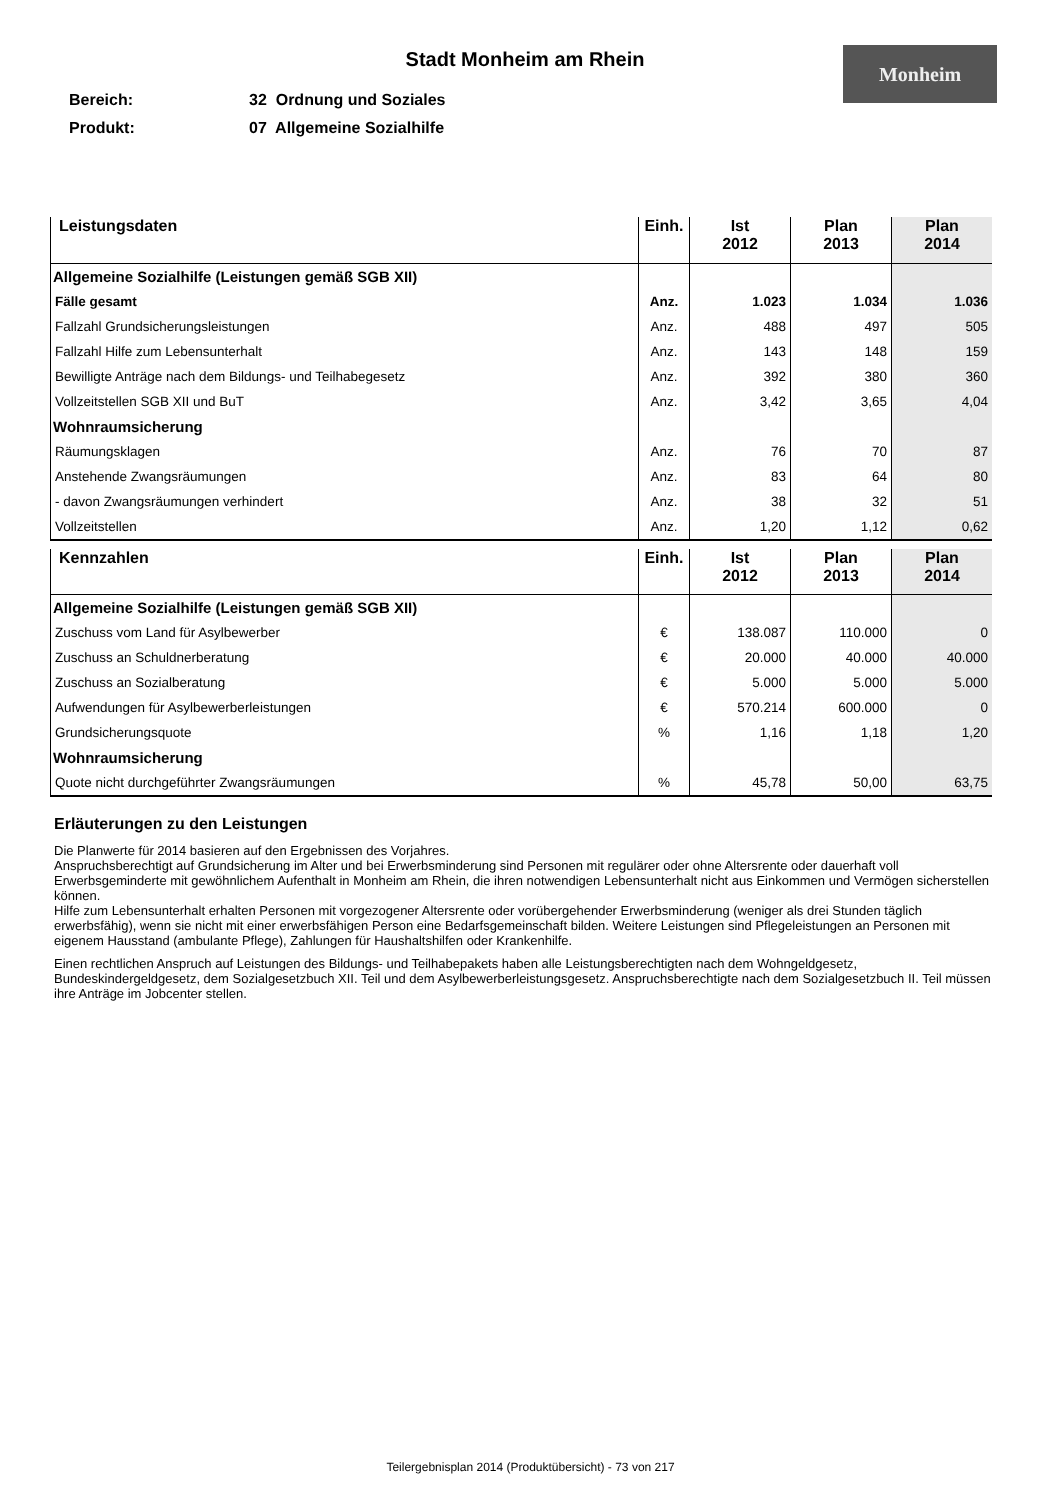Stadt Monheim am Rhein
Monheim
Bereich: 32 Ordnung und Soziales
Produkt: 07 Allgemeine Sozialhilfe
| Leistungsdaten | Einh. | Ist 2012 | Plan 2013 | Plan 2014 |
| --- | --- | --- | --- | --- |
| Allgemeine Sozialhilfe (Leistungen gemäß SGB XII) | | | | |
| Fälle gesamt | Anz. | 1.023 | 1.034 | 1.036 |
| Fallzahl Grundsicherungsleistungen | Anz. | 488 | 497 | 505 |
| Fallzahl Hilfe zum Lebensunterhalt | Anz. | 143 | 148 | 159 |
| Bewilligte Anträge nach dem Bildungs- und Teilhabegesetz | Anz. | 392 | 380 | 360 |
| Vollzeitstellen SGB XII und BuT | Anz. | 3,42 | 3,65 | 4,04 |
| Wohnraumsicherung | | | | |
| Räumungsklagen | Anz. | 76 | 70 | 87 |
| Anstehende Zwangsräumungen | Anz. | 83 | 64 | 80 |
| - davon Zwangsräumungen verhindert | Anz. | 38 | 32 | 51 |
| Vollzeitstellen | Anz. | 1,20 | 1,12 | 0,62 |
| Kennzahlen | Einh. | Ist 2012 | Plan 2013 | Plan 2014 |
| --- | --- | --- | --- | --- |
| Allgemeine Sozialhilfe (Leistungen gemäß SGB XII) | | | | |
| Zuschuss vom Land für Asylbewerber | € | 138.087 | 110.000 | 0 |
| Zuschuss an Schuldnerberatung | € | 20.000 | 40.000 | 40.000 |
| Zuschuss an Sozialberatung | € | 5.000 | 5.000 | 5.000 |
| Aufwendungen für Asylbewerberleistungen | € | 570.214 | 600.000 | 0 |
| Grundsicherungsquote | % | 1,16 | 1,18 | 1,20 |
| Wohnraumsicherung | | | | |
| Quote nicht durchgeführter Zwangsräumungen | % | 45,78 | 50,00 | 63,75 |
Erläuterungen zu den Leistungen
Die Planwerte für 2014 basieren auf den Ergebnissen des Vorjahres.
Anspruchsberechtigt auf Grundsicherung im Alter und bei Erwerbsminderung sind Personen mit regulärer oder ohne Altersrente oder dauerhaft voll Erwerbsgeminderte mit gewöhnlichem Aufenthalt in Monheim am Rhein, die ihren notwendigen Lebensunterhalt nicht aus Einkommen und Vermögen sicherstellen können.
Hilfe zum Lebensunterhalt erhalten Personen mit vorgezogener Altersrente oder vorübergehender Erwerbsminderung (weniger als drei Stunden täglich erwerbsfähig), wenn sie nicht mit einer erwerbsfähigen Person eine Bedarfsgemeinschaft bilden. Weitere Leistungen sind Pflegeleistungen an Personen mit eigenem Hausstand (ambulante Pflege), Zahlungen für Haushaltshilfen oder Krankenhilfe.
Einen rechtlichen Anspruch auf Leistungen des Bildungs- und Teilhabepakets haben alle Leistungsberechtigten nach dem Wohngeldgesetz, Bundeskindergeldgesetz, dem Sozialgesetzbuch XII. Teil und dem Asylbewerberleistungsgesetz. Anspruchsberechtigte nach dem Sozialgesetzbuch II. Teil müssen ihre Anträge im Jobcenter stellen.
Teilergebnisplan 2014 (Produktübersicht) - 73 von 217